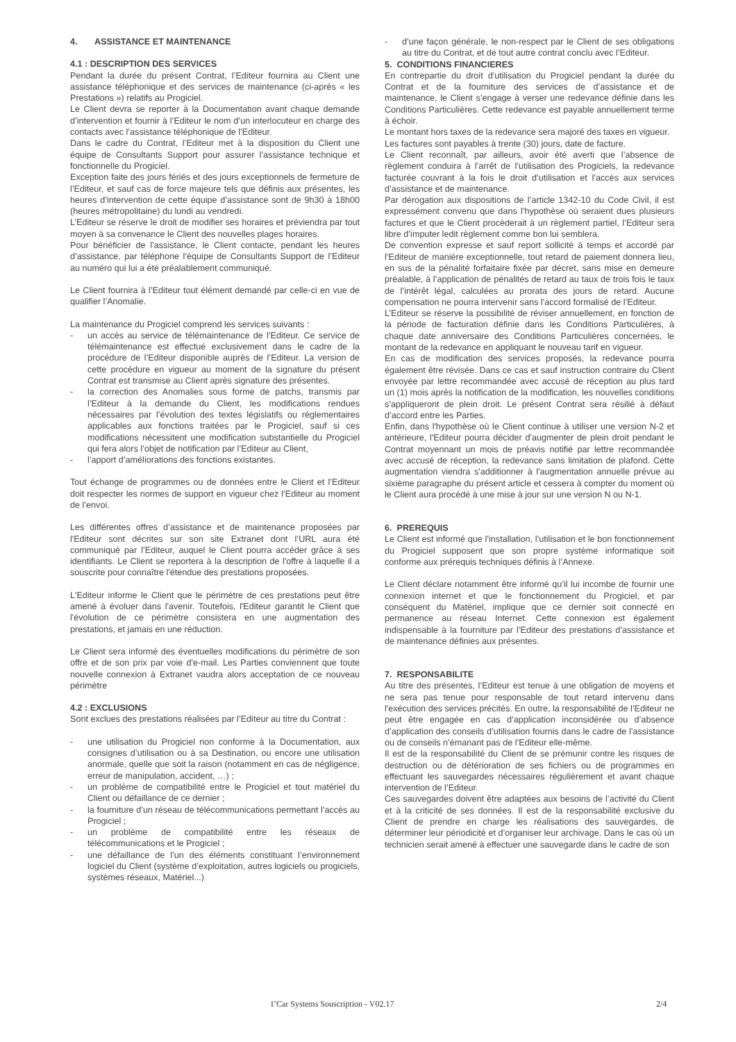4. ASSISTANCE ET MAINTENANCE
4.1 : DESCRIPTION DES SERVICES
Pendant la durée du présent Contrat, l’Editeur fournira au Client une assistance téléphonique et des services de maintenance (ci-après « les Prestations ») relatifs au Progiciel.
Le Client devra se reporter à la Documentation avant chaque demande d’intervention et fournir à l’Editeur le nom d’un interlocuteur en charge des contacts avec l’assistance téléphonique de l’Editeur.
Dans le cadre du Contrat, l’Editeur met à la disposition du Client une équipe de Consultants Support pour assurer l’assistance technique et fonctionnelle du Progiciel.
Exception faite des jours fériés et des jours exceptionnels de fermeture de l’Editeur, et sauf cas de force majeure tels que définis aux présentes, les heures d’intervention de cette équipe d’assistance sont de 9h30 à 18h00 (heures métropolitaine) du lundi au vendredi.
L’Editeur se réserve le droit de modifier ses horaires et préviendra par tout moyen à sa convenance le Client des nouvelles plages horaires.
Pour bénéficier de l’assistance, le Client contacte, pendant les heures d’assistance, par téléphone l’équipe de Consultants Support de l’Editeur au numéro qui lui a été préalablement communiqué.
Le Client fournira à l’Editeur tout élément demandé par celle-ci en vue de qualifier l’Anomalie.
La maintenance du Progiciel comprend les services suivants :
- un accès au service de télémaintenance de l’Editeur. Ce service de télémaintenance est effectué exclusivement dans le cadre de la procédure de l’Editeur disponible auprès de l’Editeur. La version de cette procédure en vigueur au moment de la signature du présent Contrat est transmise au Client après signature des présentes.
- la correction des Anomalies sous forme de patchs, transmis par l’Editeur à la demande du Client, les modifications rendues nécessaires par l’évolution des textes législatifs ou réglementaires applicables aux fonctions traitées par le Progiciel, sauf si ces modifications nécessitent une modification substantielle du Progiciel qui fera alors l’objet de notification par l’Editeur au Client,
- l’apport d’améliorations des fonctions existantes.
Tout échange de programmes ou de données entre le Client et l’Editeur doit respecter les normes de support en vigueur chez l’Editeur au moment de l’envoi.
Les différentes offres d’assistance et de maintenance proposées par l'Editeur sont décrites sur son site Extranet dont l’URL aura été communiqué par l’Editeur, auquel le Client pourra accéder grâce à ses identifiants. Le Client se reportera à la description de l'offre à laquelle il a souscrite pour connaître l'étendue des prestations proposées.
L'Editeur informe le Client que le périmètre de ces prestations peut être amené à évoluer dans l'avenir. Toutefois, l'Editeur garantit le Client que l'évolution de ce périmètre consistera en une augmentation des prestations, et jamais en une réduction.
Le Client sera informé des éventuelles modifications du périmètre de son offre et de son prix par voie d'e-mail. Les Parties conviennent que toute nouvelle connexion à Extranet vaudra alors acceptation de ce nouveau périmètre
4.2 : EXCLUSIONS
Sont exclues des prestations réalisées par l’Editeur au titre du Contrat :
- une utilisation du Progiciel non conforme à la Documentation, aux consignes d’utilisation ou à sa Destination, ou encore une utilisation anormale, quelle que soit la raison (notamment en cas de négligence, erreur de manipulation, accident, …) ;
- un problème de compatibilité entre le Progiciel et tout matériel du Client ou défaillance de ce dernier ;
- la fourniture d’un réseau de télécommunications permettant l’accès au Progiciel ;
- un problème de compatibilité entre les réseaux de télécommunications et le Progiciel ;
- une défaillance de l’un des éléments constituant l’environnement logiciel du Client (système d’exploitation, autres logiciels ou progiciels, systèmes réseaux, Matériel...)
- d’une façon générale, le non-respect par le Client de ses obligations au titre du Contrat, et de tout autre contrat conclu avec l’Editeur.
5. CONDITIONS FINANCIERES
En contrepartie du droit d'utilisation du Progiciel pendant la durée du Contrat et de la fourniture des services de d’assistance et de maintenance, le Client s’engage à verser une redevance définie dans les Conditions Particulières. Cette redevance est payable annuellement terme à échoir.
Le montant hors taxes de la redevance sera majoré des taxes en vigueur.
Les factures sont payables à trente (30) jours, date de facture.
Le Client reconnaît, par ailleurs, avoir été averti que l’absence de règlement conduira à l’arrêt de l’utilisation des Progiciels, la redevance facturée couvrant à la fois le droit d’utilisation et l’accès aux services d’assistance et de maintenance.
Par dérogation aux dispositions de l’article 1342-10 du Code Civil, il est expressément convenu que dans l’hypothèse où seraient dues plusieurs factures et que le Client procèderait à un règlement partiel, l’Editeur sera libre d’imputer ledit règlement comme bon lui semblera.
De convention expresse et sauf report sollicité à temps et accordé par l’Editeur de manière exceptionnelle, tout retard de paiement donnera lieu, en sus de la pénalité forfaitaire fixée par décret, sans mise en demeure préalable, à l’application de pénalités de retard au taux de trois fois le taux de l’intérêt légal, calculées au prorata des jours de retard. Aucune compensation ne pourra intervenir sans l’accord formalisé de l’Editeur.
L’Editeur se réserve la possibilité de réviser annuellement, en fonction de la période de facturation définie dans les Conditions Particulières, à chaque date anniversaire des Conditions Particulières concernées, le montant de la redevance en appliquant le nouveau tarif en vigueur.
En cas de modification des services proposés, la redevance pourra également être révisée. Dans ce cas et sauf instruction contraire du Client envoyée par lettre recommandée avec accusé de réception au plus tard un (1) mois après la notification de la modification, les nouvelles conditions s’appliqueront de plein droit. Le présent Contrat sera résilié à défaut d’accord entre les Parties.
Enfin, dans l'hypothèse où le Client continue à utiliser une version N-2 et antérieure, l'Editeur pourra décider d'augmenter de plein droit pendant le Contrat moyennant un mois de préavis notifié par lettre recommandée avec accusé de réception, la redevance sans limitation de plafond. Cette augmentation viendra s'additionner à l'augmentation annuelle prévue au sixième paragraphe du présent article et cessera à compter du moment où le Client aura procédé à une mise à jour sur une version N ou N-1.
6. PREREQUIS
Le Client est informé que l’installation, l’utilisation et le bon fonctionnement du Progiciel supposent que son propre système informatique soit conforme aux prérequis techniques définis à l’Annexe.
Le Client déclare notamment être informé qu’il lui incombe de fournir une connexion internet et que le fonctionnement du Progiciel, et par conséquent du Matériel, implique que ce dernier soit connecté en permanence au réseau Internet. Cette connexion est également indispensable à la fourniture par l’Editeur des prestations d’assistance et de maintenance définies aux présentes.
7. RESPONSABILITE
Au titre des présentes, l’Editeur est tenue à une obligation de moyens et ne sera pas tenue pour responsable de tout retard intervenu dans l'exécution des services précités. En outre, la responsabilité de l’Editeur ne peut être engagée en cas d’application inconsidérée ou d’absence d’application des conseils d’utilisation fournis dans le cadre de l’assistance ou de conseils n’émanant pas de l’Editeur elle-même.
Il est de la responsabilité du Client de se prémunir contre les risques de destruction ou de détérioration de ses fichiers ou de programmes en effectuant les sauvegardes nécessaires régulièrement et avant chaque intervention de l’Editeur.
Ces sauvegardes doivent être adaptées aux besoins de l’activité du Client et à la criticité de ses données. Il est de la responsabilité exclusive du Client de prendre en charge les réalisations des sauvegardes, de déterminer leur périodicité et d’organiser leur archivage. Dans le cas où un technicien serait amené à effectuer une sauvegarde dans le cadre de son
I’Car Systems Souscription - V02.17 2/4